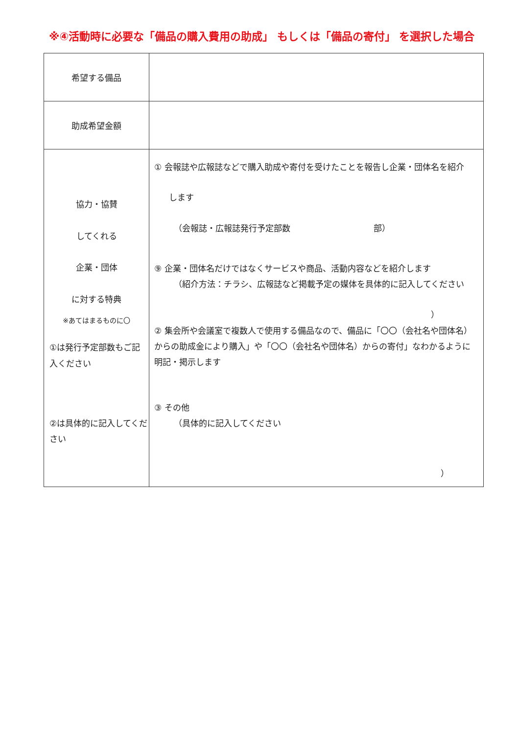※④活動時に必要な「備品の購入費用の助成」 もしくは「備品の寄付」 を選択した場合
| 希望する備品 | |
| 助成希望金額 | |
| 協力・協賛 してくれる 企業・団体 に対する特典 ※あてはまるものに〇 ①は発行予定部数もご記入ください ②は具体的に記入してください | ① 会報誌や広報誌などで購入助成や寄付を受けたことを報告し企業・団体名を紹介 します （会報誌・広報誌発行予定部数 部） ⑨ 企業・団体名だけではなくサービスや商品、活動内容などを紹介します （紹介方法：チラシ、広報誌など掲載予定の媒体を具体的に記入してください ） ② 集会所や会議室で複数人で使用する備品なので、備品に「〇〇（会社名や団体名）からの助成金により購入」や「〇〇（会社名や団体名）からの寄付」なわかるように明記・掲示します ③ その他 （具体的に記入してください ） |